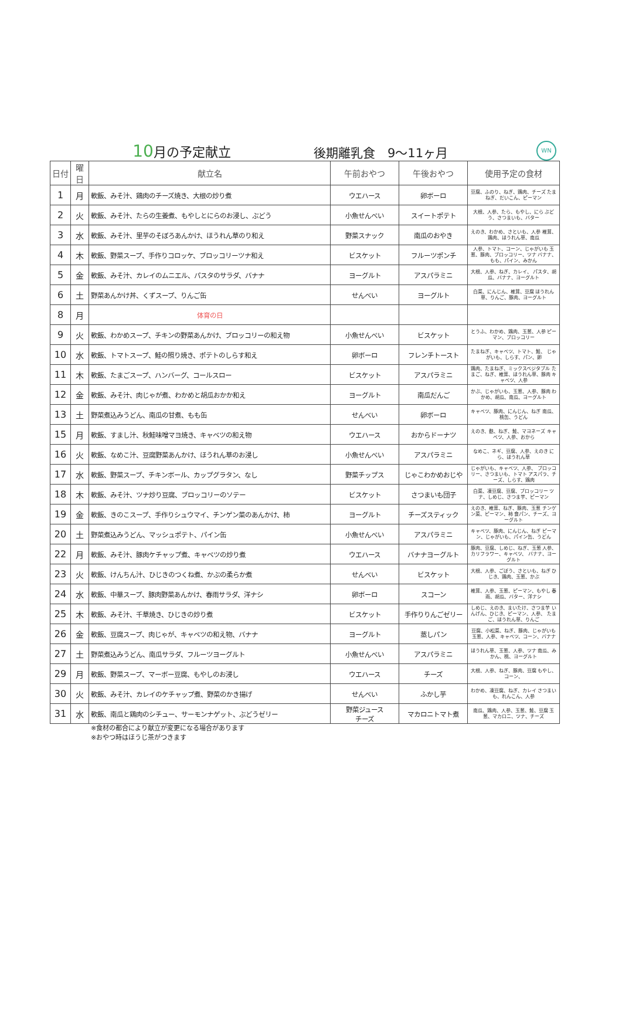10月の予定献立
後期離乳食　9～11ヶ月
WN
| 日付 | 曜日 | 献立名 | 午前おやつ | 午後おやつ | 使用予定の食材 |
| --- | --- | --- | --- | --- | --- |
| 1 | 月 | 軟飯、みそ汁、鶏肉のチーズ焼き、大根の炒り煮 | ウエハース | 卵ボーロ | 豆腐、ふのり、ねぎ、鶏肉、チーズ たまねぎ、だいこん、ピーマン |
| 2 | 火 | 軟飯、みそ汁、たらの生姜煮、もやしとにらのお浸し、ぶどう | 小魚せんべい | スイートポテト | 大根、人参、たら、もやし、にら ぶどう、さつまいも、バター |
| 3 | 水 | 軟飯、みそ汁、里芋のそぼろあんかけ、ほうれん草のり和え | 野菜スナック | 南瓜のおやき | えのき、わかめ、さといも、人参 椎茸、鶏肉、ほうれん草、南瓜 |
| 4 | 木 | 軟飯、野菜スープ、手作りコロッケ、ブロッコリーツナ和え | ビスケット | フルーツポンチ | 人参、トマト、コーン、じゃがいも 玉葱、豚肉、ブロッコリー、ツナ バナナ、もも、パイン、みかん |
| 5 | 金 | 軟飯、みそ汁、カレイのムニエル、パスタのサラダ、バナナ | ヨーグルト | アスパラミニ | 大根、人参、ねぎ、カレイ、 パスタ、胡瓜、バナナ、ヨーグルト |
| 6 | 土 | 野菜あんかけ丼、くずスープ、りんご缶 | せんべい | ヨーグルト | 白菜、にんじん、椎茸、豆腐 ほうれん草、りんご、豚肉、ヨーグルト |
| 8 | 月 | 体育の日 | | | |
| 9 | 火 | 軟飯、わかめスープ、チキンの野菜あんかけ、ブロッコリーの和え物 | 小魚せんべい | ビスケット | とうふ、わかめ、鶏肉、玉葱、人参 ピーマン、ブロッコリー |
| 10 | 水 | 軟飯、トマトスープ、鮭の照り焼き、ポテトのしらす和え | 卵ボーロ | フレンチトースト | たまねぎ、キャベツ、トマト、鮭、 じゃがいも、しらす、パン、卵 |
| 11 | 木 | 軟飯、たまごスープ、ハンバーグ、コールスロー | ビスケット | アスパラミニ | 鶏肉、たまねぎ、ミックスベジタブル たまご、ねぎ、椎茸、ほうれん草、豚肉 キャベツ、人参 |
| 12 | 金 | 軟飯、みそ汁、肉じゃが煮、わかめと胡瓜おかか和え | ヨーグルト | 南瓜だんご | かぶ、じゃがいも、玉葱、人参、豚肉 わかめ、胡瓜、南瓜、ヨーグルト |
| 13 | 土 | 野菜煮込みうどん、南瓜の甘煮、もも缶 | せんべい | 卵ボーロ | キャベツ、豚肉、にんじん、ねぎ 南瓜、桃缶、うどん |
| 15 | 月 | 軟飯、すまし汁、秋鮭味噌マヨ焼き、キャベツの和え物 | ウエハース | おからドーナツ | えのき、麩、ねぎ、鮭、マヨネーズ キャベツ、人参、おから |
| 16 | 火 | 軟飯、なめこ汁、豆腐野菜あんかけ、ほうれん草のお浸し | 小魚せんべい | アスパラミニ | なめこ、ネギ、豆腐、人参、えのき にら、ほうれん草 |
| 17 | 水 | 軟飯、野菜スープ、チキンボール、カップグラタン、なし | 野菜チップス | じゃこわかめおじや | じゃがいも、キャベツ、人参、 ブロッコリー、さつまいも、トマト アスパラ、チーズ、しらす、鶏肉 |
| 18 | 木 | 軟飯、みそ汁、ツナ炒り豆腐、ブロッコリーのソテー | ビスケット | さつまいも団子 | 白菜、凍豆腐、豆腐、ブロッコリー ツナ、しめじ、さつま芋、ピーマン |
| 19 | 金 | 軟飯、きのこスープ、手作りシュウマイ、チンゲン菜のあんかけ、柿 | ヨーグルト | チーズスティック | えのき、椎茸、ねぎ、豚肉、玉葱 チンゲン菜、ピーマン、柿 食パン、チーズ、ヨーグルト |
| 20 | 土 | 野菜煮込みうどん、マッシュポテト、パイン缶 | 小魚せんべい | アスパラミニ | キャベツ、豚肉、にんじん、ねぎ ピーマン、じゃがいも、パイン缶、うどん |
| 22 | 月 | 軟飯、みそ汁、豚肉ケチャップ煮、キャベツの炒り煮 | ウエハース | バナナヨーグルト | 豚肉、豆腐、しめじ、ねぎ、玉葱 人参、カリフラワー、キャベツ、 バナナ、ヨーグルト |
| 23 | 火 | 軟飯、けんちん汁、ひじきのつくね煮、かぶの柔らか煮 | せんべい | ビスケット | 大根、人参、ごぼう、さといも、ねぎ ひじき、鶏肉、玉葱、かぶ |
| 24 | 水 | 軟飯、中華スープ、豚肉野菜あんかけ、春雨サラダ、洋ナシ | 卵ボーロ | スコーン | 椎茸、人参、玉葱、ピーマン、もやし 春雨、胡瓜、バター、洋ナシ |
| 25 | 木 | 軟飯、みそ汁、千草焼き、ひじきの炒り煮 | ビスケット | 手作りりんごゼリー | しめじ、えのき、まいたけ、さつま芋 いんげん、ひじき、ピーマン、人参、 たまご、ほうれん草、りんご |
| 26 | 金 | 軟飯、豆腐スープ、肉じゃが、キャベツの和え物、バナナ | ヨーグルト | 蒸しパン | 豆腐、小松菜、ねぎ、豚肉、じゃがいも 玉葱、人参、キャベツ、コーン、バナナ |
| 27 | 土 | 野菜煮込みうどん、南瓜サラダ、フルーツヨーグルト | 小魚せんべい | アスパラミニ | ほうれん草、玉葱、人参、ツナ 南瓜、みかん、桃、ヨーグルト |
| 29 | 月 | 軟飯、野菜スープ、マーボー豆腐、もやしのお浸し | ウエハース | チーズ | 大根、人参、ねぎ、豚肉、豆腐 もやし、コーン、 |
| 30 | 火 | 軟飯、みそ汁、カレイのケチャップ煮、野菜のかき揚げ | せんべい | ふかし芋 | わかめ、凍豆腐、ねぎ、カレイ さつまいも、れんこん、人参 |
| 31 | 水 | 軟飯、南瓜と鶏肉のシチュー、サーモンナゲット、ぶどうゼリー | 野菜ジュース チーズ | マカロニトマト煮 | 南瓜、鶏肉、人参、玉葱、鮭、豆腐 玉葱、マカロニ、ツナ、チーズ |
※食材の都合により献立が変更になる場合があります
※おやつ時はほうじ茶がつきます